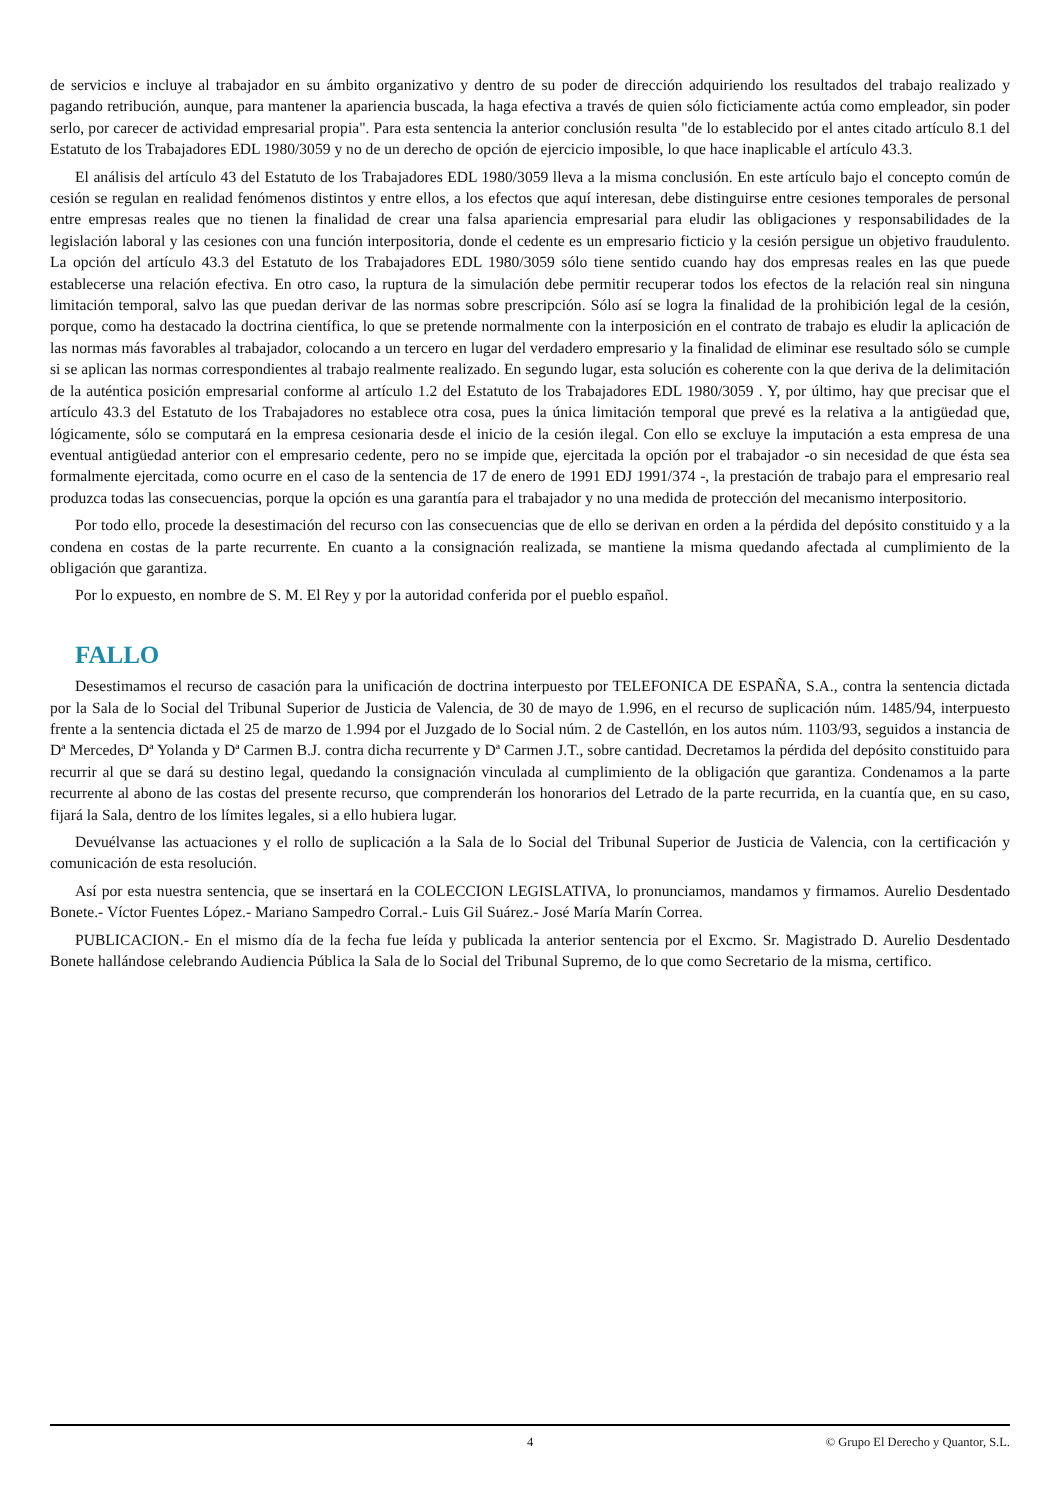de servicios e incluye al trabajador en su ámbito organizativo y dentro de su poder de dirección adquiriendo los resultados del trabajo realizado y pagando retribución, aunque, para mantener la apariencia buscada, la haga efectiva a través de quien sólo ficticiamente actúa como empleador, sin poder serlo, por carecer de actividad empresarial propia". Para esta sentencia la anterior conclusión resulta "de lo establecido por el antes citado artículo 8.1 del Estatuto de los Trabajadores EDL 1980/3059 y no de un derecho de opción de ejercicio imposible, lo que hace inaplicable el artículo 43.3.
El análisis del artículo 43 del Estatuto de los Trabajadores EDL 1980/3059 lleva a la misma conclusión. En este artículo bajo el concepto común de cesión se regulan en realidad fenómenos distintos y entre ellos, a los efectos que aquí interesan, debe distinguirse entre cesiones temporales de personal entre empresas reales que no tienen la finalidad de crear una falsa apariencia empresarial para eludir las obligaciones y responsabilidades de la legislación laboral y las cesiones con una función interpositoria, donde el cedente es un empresario ficticio y la cesión persigue un objetivo fraudulento. La opción del artículo 43.3 del Estatuto de los Trabajadores EDL 1980/3059 sólo tiene sentido cuando hay dos empresas reales en las que puede establecerse una relación efectiva. En otro caso, la ruptura de la simulación debe permitir recuperar todos los efectos de la relación real sin ninguna limitación temporal, salvo las que puedan derivar de las normas sobre prescripción. Sólo así se logra la finalidad de la prohibición legal de la cesión, porque, como ha destacado la doctrina científica, lo que se pretende normalmente con la interposición en el contrato de trabajo es eludir la aplicación de las normas más favorables al trabajador, colocando a un tercero en lugar del verdadero empresario y la finalidad de eliminar ese resultado sólo se cumple si se aplican las normas correspondientes al trabajo realmente realizado. En segundo lugar, esta solución es coherente con la que deriva de la delimitación de la auténtica posición empresarial conforme al artículo 1.2 del Estatuto de los Trabajadores EDL 1980/3059 . Y, por último, hay que precisar que el artículo 43.3 del Estatuto de los Trabajadores no establece otra cosa, pues la única limitación temporal que prevé es la relativa a la antigüedad que, lógicamente, sólo se computará en la empresa cesionaria desde el inicio de la cesión ilegal. Con ello se excluye la imputación a esta empresa de una eventual antigüedad anterior con el empresario cedente, pero no se impide que, ejercitada la opción por el trabajador -o sin necesidad de que ésta sea formalmente ejercitada, como ocurre en el caso de la sentencia de 17 de enero de 1991 EDJ 1991/374 -, la prestación de trabajo para el empresario real produzca todas las consecuencias, porque la opción es una garantía para el trabajador y no una medida de protección del mecanismo interpositorio.
Por todo ello, procede la desestimación del recurso con las consecuencias que de ello se derivan en orden a la pérdida del depósito constituido y a la condena en costas de la parte recurrente. En cuanto a la consignación realizada, se mantiene la misma quedando afectada al cumplimiento de la obligación que garantiza.
Por lo expuesto, en nombre de S. M. El Rey y por la autoridad conferida por el pueblo español.
FALLO
Desestimamos el recurso de casación para la unificación de doctrina interpuesto por TELEFONICA DE ESPAÑA, S.A., contra la sentencia dictada por la Sala de lo Social del Tribunal Superior de Justicia de Valencia, de 30 de mayo de 1.996, en el recurso de suplicación núm. 1485/94, interpuesto frente a la sentencia dictada el 25 de marzo de 1.994 por el Juzgado de lo Social núm. 2 de Castellón, en los autos núm. 1103/93, seguidos a instancia de Dª Mercedes, Dª Yolanda y Dª Carmen B.J. contra dicha recurrente y Dª Carmen J.T., sobre cantidad. Decretamos la pérdida del depósito constituido para recurrir al que se dará su destino legal, quedando la consignación vinculada al cumplimiento de la obligación que garantiza. Condenamos a la parte recurrente al abono de las costas del presente recurso, que comprenderán los honorarios del Letrado de la parte recurrida, en la cuantía que, en su caso, fijará la Sala, dentro de los límites legales, si a ello hubiera lugar.
Devuélvanse las actuaciones y el rollo de suplicación a la Sala de lo Social del Tribunal Superior de Justicia de Valencia, con la certificación y comunicación de esta resolución.
Así por esta nuestra sentencia, que se insertará en la COLECCION LEGISLATIVA, lo pronunciamos, mandamos y firmamos. Aurelio Desdentado Bonete.- Víctor Fuentes López.- Mariano Sampedro Corral.- Luis Gil Suárez.- José María Marín Correa.
PUBLICACION.- En el mismo día de la fecha fue leída y publicada la anterior sentencia por el Excmo. Sr. Magistrado D. Aurelio Desdentado Bonete hallándose celebrando Audiencia Pública la Sala de lo Social del Tribunal Supremo, de lo que como Secretario de la misma, certifico.
4 © Grupo El Derecho y Quantor, S.L.